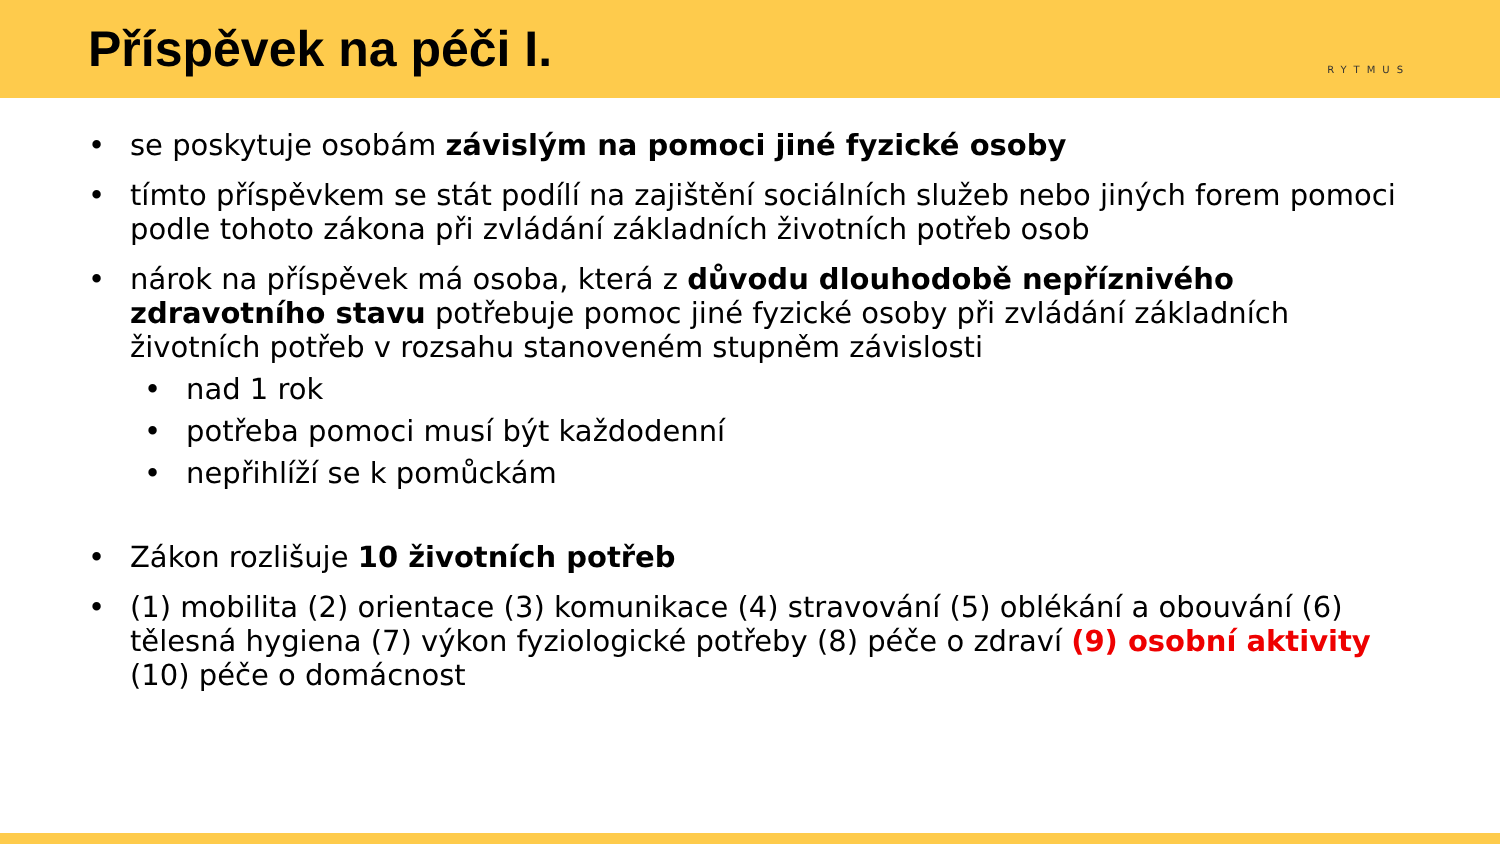Příspěvek na péči I.
RYTMUS
• se poskytuje osobám závislým na pomoci jiné fyzické osoby
• tímto příspěvkem se stát podílí na zajištění sociálních služeb nebo jiných forem pomoci podle tohoto zákona při zvládání základních životních potřeb osob
• nárok na příspěvek má osoba, která z důvodu dlouhodobě nepříznivého zdravotního stavu potřebuje pomoc jiné fyzické osoby při zvládání základních životních potřeb v rozsahu stanoveném stupněm závislosti
• nad 1 rok
• potřeba pomoci musí být každodenní
• nepřihlíží se k pomůckám
• Zákon rozlišuje 10 životních potřeb
• (1) mobilita (2) orientace (3) komunikace (4) stravování (5) oblékání a obouvání (6) tělesná hygiena (7) výkon fyziologické potřeby (8) péče o zdraví (9) osobní aktivity (10) péče o domácnost